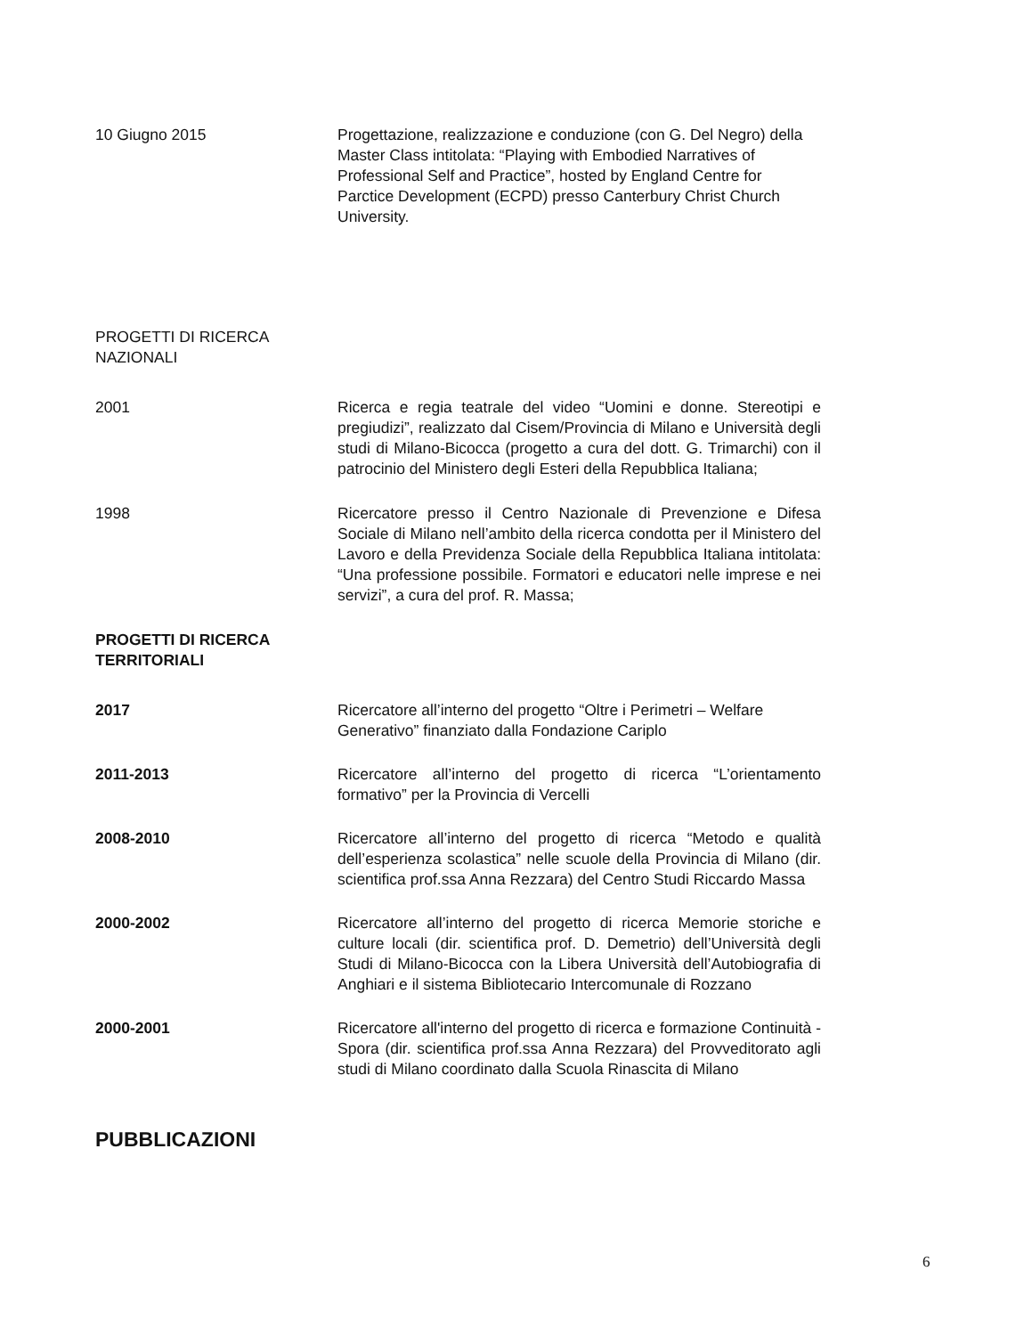10 Giugno 2015 Progettazione, realizzazione e conduzione (con G. Del Negro) della Master Class intitolata: “Playing with Embodied Narratives of Professional Self and Practice”, hosted by England Centre for Parctice Development (ECPD) presso Canterbury Christ Church University.
PROGETTI DI RICERCA
NAZIONALI
2001 Ricerca e regia teatrale del video “Uomini e donne. Stereotipi e pregiudizi”, realizzato dal Cisem/Provincia di Milano e Università degli studi di Milano-Bicocca (progetto a cura del dott. G. Trimarchi) con il patrocinio del Ministero degli Esteri della Repubblica Italiana;
1998 Ricercatore presso il Centro Nazionale di Prevenzione e Difesa Sociale di Milano nell’ambito della ricerca condotta per il Ministero del Lavoro e della Previdenza Sociale della Repubblica Italiana intitolata: “Una professione possibile. Formatori e educatori nelle imprese e nei servizi”, a cura del prof. R. Massa;
PROGETTI DI RICERCA
TERRITORIALI
2017 Ricercatore all’interno del progetto “Oltre i Perimetri – Welfare Generativo” finanziato dalla Fondazione Cariplo
2011-2013 Ricercatore all’interno del progetto di ricerca “L’orientamento formativo” per la Provincia di Vercelli
2008-2010 Ricercatore all’interno del progetto di ricerca “Metodo e qualità dell’esperienza scolastica” nelle scuole della Provincia di Milano (dir. scientifica prof.ssa Anna Rezzara) del Centro Studi Riccardo Massa
2000-2002 Ricercatore all’interno del progetto di ricerca Memorie storiche e culture locali (dir. scientifica prof. D. Demetrio) dell’Università degli Studi di Milano-Bicocca con la Libera Università dell’Autobiografia di Anghiari e il sistema Bibliotecario Intercomunale di Rozzano
2000-2001 Ricercatore all'interno del progetto di ricerca e formazione Continuità - Spora (dir. scientifica prof.ssa Anna Rezzara) del Provveditorato agli studi di Milano coordinato dalla Scuola Rinascita di Milano
PUBBLICAZIONI
6